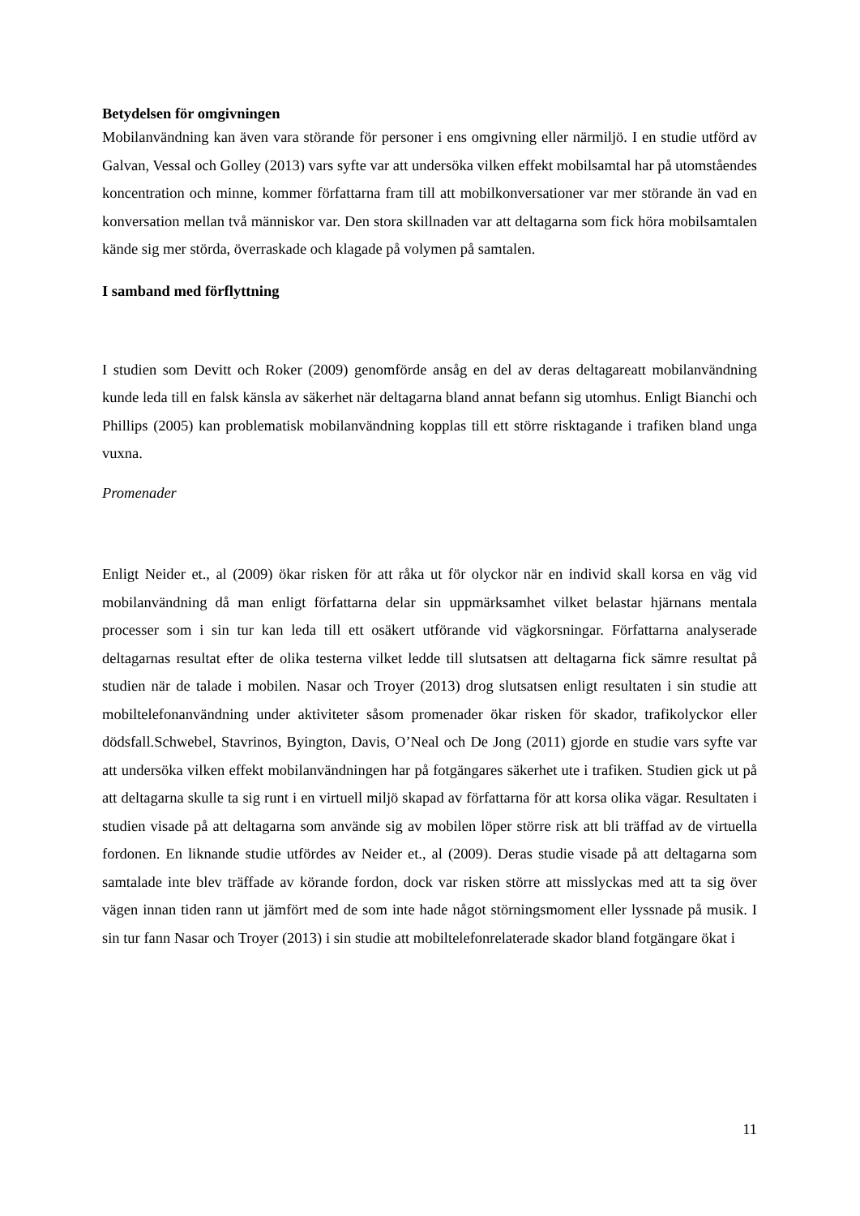Betydelsen för omgivningen
Mobilanvändning kan även vara störande för personer i ens omgivning eller närmiljö. I en studie utförd av Galvan, Vessal och Golley (2013) vars syfte var att undersöka vilken effekt mobilsamtal har på utomståendes koncentration och minne, kommer författarna fram till att mobilkonversationer var mer störande än vad en konversation mellan två människor var. Den stora skillnaden var att deltagarna som fick höra mobilsamtalen kände sig mer störda, överraskade och klagade på volymen på samtalen.
I samband med förflyttning
I studien som Devitt och Roker (2009) genomförde ansåg en del av deras deltagareatt mobilanvändning kunde leda till en falsk känsla av säkerhet när deltagarna bland annat befann sig utomhus. Enligt Bianchi och Phillips (2005) kan problematisk mobilanvändning kopplas till ett större risktagande i trafiken bland unga vuxna.
Promenader
Enligt Neider et., al (2009) ökar risken för att råka ut för olyckor när en individ skall korsa en väg vid mobilanvändning då man enligt författarna delar sin uppmärksamhet vilket belastar hjärnans mentala processer som i sin tur kan leda till ett osäkert utförande vid vägkorsningar. Författarna analyserade deltagarnas resultat efter de olika testerna vilket ledde till slutsatsen att deltagarna fick sämre resultat på studien när de talade i mobilen. Nasar och Troyer (2013) drog slutsatsen enligt resultaten i sin studie att mobiltelefonanvändning under aktiviteter såsom promenader ökar risken för skador, trafikolyckor eller dödsfall.Schwebel, Stavrinos, Byington, Davis, O’Neal och De Jong (2011) gjorde en studie vars syfte var att undersöka vilken effekt mobilanvändningen har på fotgängares säkerhet ute i trafiken. Studien gick ut på att deltagarna skulle ta sig runt i en virtuell miljö skapad av författarna för att korsa olika vägar. Resultaten i studien visade på att deltagarna som använde sig av mobilen löper större risk att bli träffad av de virtuella fordonen. En liknande studie utfördes av Neider et., al (2009). Deras studie visade på att deltagarna som samtalade inte blev träffade av körande fordon, dock var risken större att misslyckas med att ta sig över vägen innan tiden rann ut jämfört med de som inte hade något störningsmoment eller lyssnade på musik. I sin tur fann Nasar och Troyer (2013) i sin studie att mobiltelefonrelaterade skador bland fotgängare ökat i
11